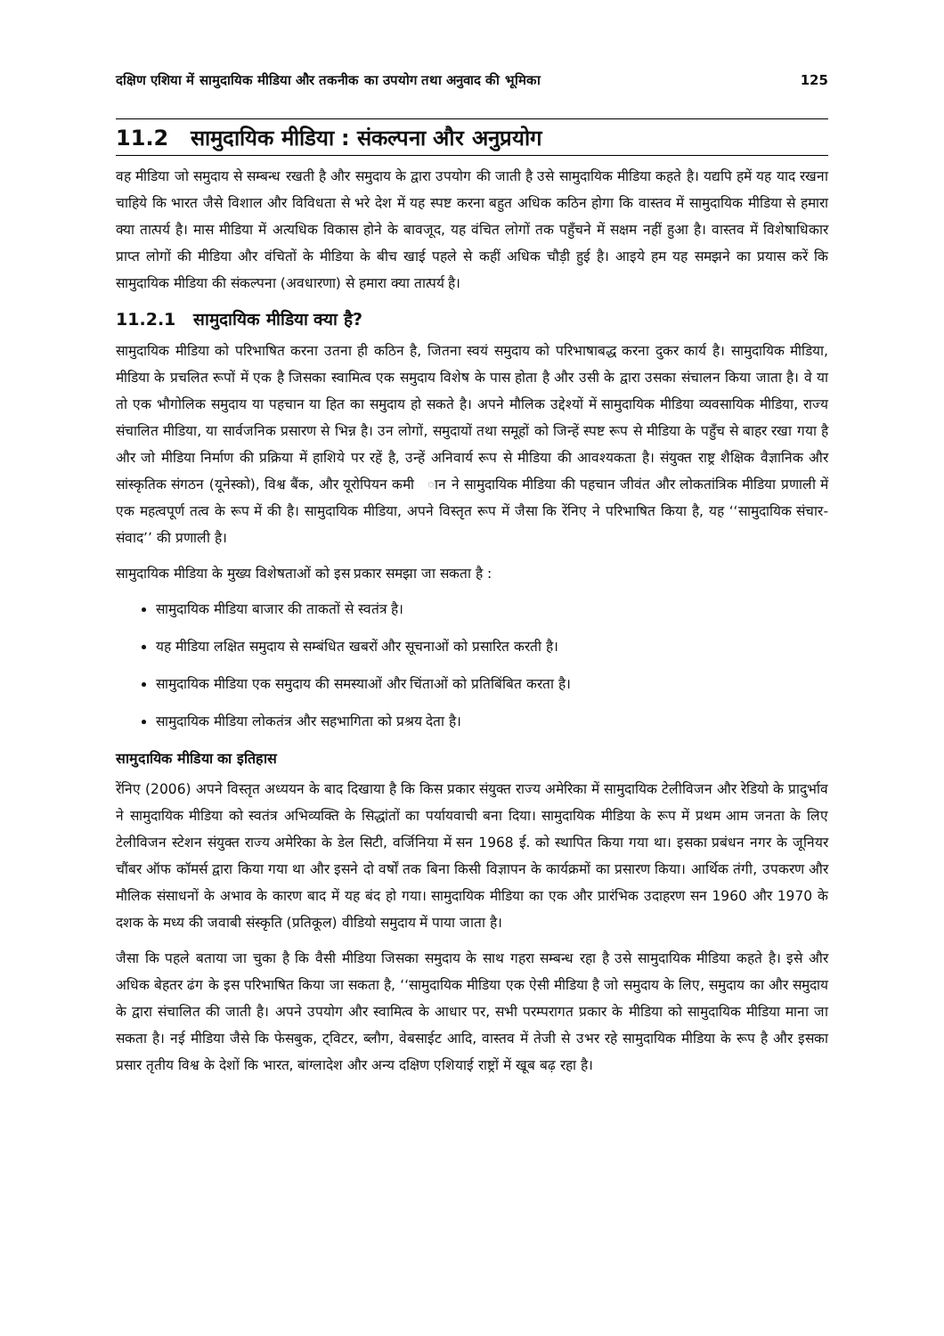दक्षिण एशिया में सामुदायिक मीडिया और तकनीक का उपयोग तथा अनुवाद की भूमिका 125
11.2 सामुदायिक मीडिया : संकल्पना और अनुप्रयोग
वह मीडिया जो समुदाय से सम्बन्ध रखती है और समुदाय के द्वारा उपयोग की जाती है उसे सामुदायिक मीडिया कहते है। यद्यपि हमें यह याद रखना चाहिये कि भारत जैसे विशाल और विविधता से भरे देश में यह स्पष्ट करना बहुत अधिक कठिन होगा कि वास्तव में सामुदायिक मीडिया से हमारा क्या तात्पर्य है। मास मीडिया में अत्यधिक विकास होने के बावजूद, यह वंचित लोगों तक पहुँचने में सक्षम नहीं हुआ है। वास्तव में विशेषाधिकार प्राप्त लोगों की मीडिया और वंचितों के मीडिया के बीच खाई पहले से कहीं अधिक चौड़ी हुई है। आइये हम यह समझने का प्रयास करें कि सामुदायिक मीडिया की संकल्पना (अवधारणा) से हमारा क्या तात्पर्य है।
11.2.1 सामुदायिक मीडिया क्या है?
सामुदायिक मीडिया को परिभाषित करना उतना ही कठिन है, जितना स्वयं समुदाय को परिभाषाबद्ध करना दुकर कार्य है। सामुदायिक मीडिया, मीडिया के प्रचलित रूपों में एक है जिसका स्वामित्व एक समुदाय विशेष के पास होता है और उसी के द्वारा उसका संचालन किया जाता है। वे या तो एक भौगोलिक समुदाय या पहचान या हित का समुदाय हो सकते है। अपने मौलिक उद्देश्यों में सामुदायिक मीडिया व्यवसायिक मीडिया, राज्य संचालित मीडिया, या सार्वजनिक प्रसारण से भिन्न है। उन लोगों, समुदायों तथा समूहों को जिन्हें स्पष्ट रूप से मीडिया के पहुँच से बाहर रखा गया है और जो मीडिया निर्माण की प्रक्रिया में हाशिये पर रहें है, उन्हें अनिवार्य रूप से मीडिया की आवश्यकता है। संयुक्त राष्ट्र शैक्षिक वैज्ञानिक और सांस्कृतिक संगठन (यूनेस्को), विश्व बैंक, और यूरोपियन कमी ान ने सामुदायिक मीडिया की पहचान जीवंत और लोकतांत्रिक मीडिया प्रणाली में एक महत्वपूर्ण तत्व के रूप में की है। सामुदायिक मीडिया, अपने विस्तृत रूप में जैसा कि रेंनिए ने परिभाषित किया है, यह ‘‘सामुदायिक संचार-संवाद’’ की प्रणाली है।
सामुदायिक मीडिया के मुख्य विशेषताओं को इस प्रकार समझा जा सकता है :
सामुदायिक मीडिया बाजार की ताकतों से स्वतंत्र है।
यह मीडिया लक्षित समुदाय से सम्बंधित खबरों और सूचनाओं को प्रसारित करती है।
सामुदायिक मीडिया एक समुदाय की समस्याओं और चिंताओं को प्रतिबिंबित करता है।
सामुदायिक मीडिया लोकतंत्र और सहभागिता को प्रश्रय देता है।
सामुदायिक मीडिया का इतिहास
रेंनिए (2006) अपने विस्तृत अध्ययन के बाद दिखाया है कि किस प्रकार संयुक्त राज्य अमेरिका में सामुदायिक टेलीविजन और रेडियो के प्रादुर्भाव ने सामुदायिक मीडिया को स्वतंत्र अभिव्यक्ति के सिद्धांतों का पर्यायवाची बना दिया। सामुदायिक मीडिया के रूप में प्रथम आम जनता के लिए टेलीविजन स्टेशन संयुक्त राज्य अमेरिका के डेल सिटी, वर्जिनिया में सन 1968 ई. को स्थापित किया गया था। इसका प्रबंधन नगर के जूनियर चौंबर ऑफ कॉमर्स द्वारा किया गया था और इसने दो वर्षों तक बिना किसी विज्ञापन के कार्यक्रमों का प्रसारण किया। आर्थिक तंगी, उपकरण और मौलिक संसाधनों के अभाव के कारण बाद में यह बंद हो गया। सामुदायिक मीडिया का एक और प्रारंभिक उदाहरण सन 1960 और 1970 के दशक के मध्य की जवाबी संस्कृति (प्रतिकूल) वीडियो समुदाय में पाया जाता है।
जैसा कि पहले बताया जा चुका है कि वैसी मीडिया जिसका समुदाय के साथ गहरा सम्बन्ध रहा है उसे सामुदायिक मीडिया कहते है। इसे और अधिक बेहतर ढंग के इस परिभाषित किया जा सकता है, ‘‘सामुदायिक मीडिया एक ऐसी मीडिया है जो समुदाय के लिए, समुदाय का और समुदाय के द्वारा संचालित की जाती है। अपने उपयोग और स्वामित्व के आधार पर, सभी परम्परागत प्रकार के मीडिया को सामुदायिक मीडिया माना जा सकता है। नई मीडिया जैसे कि फेसबुक, ट्विटर, ब्लौग, वेबसाईट आदि, वास्तव में तेजी से उभर रहे सामुदायिक मीडिया के रूप है और इसका प्रसार तृतीय विश्व के देशों कि भारत, बांग्लादेश और अन्य दक्षिण एशियाई राष्ट्रों में खूब बढ़ रहा है।